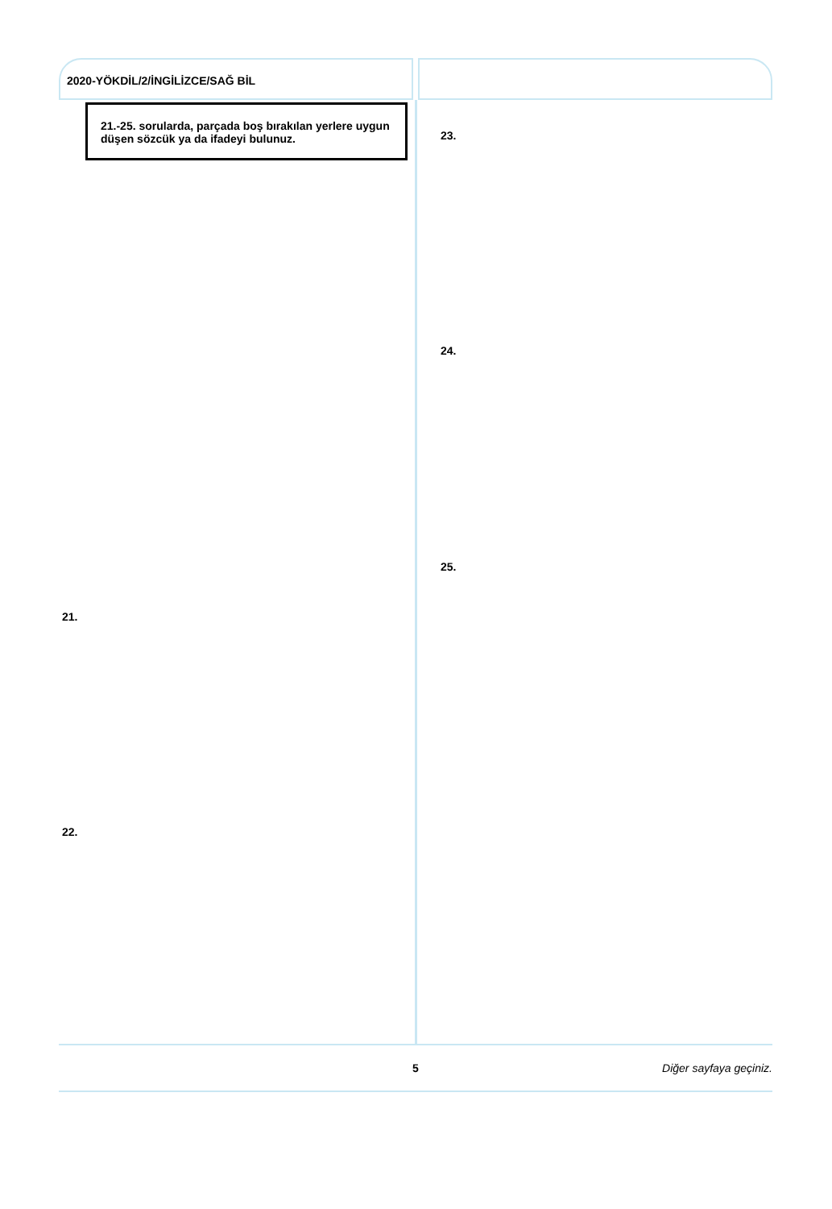2020-YÖKDİL/2/İNGİLİZCE/SAĞ BİL
21.-25. sorularda, parçada boş bırakılan yerlere uygun düşen sözcük ya da ifadeyi bulunuz.
21.
22.
23.
24.
25.
5 Diğer sayfaya geçiniz.